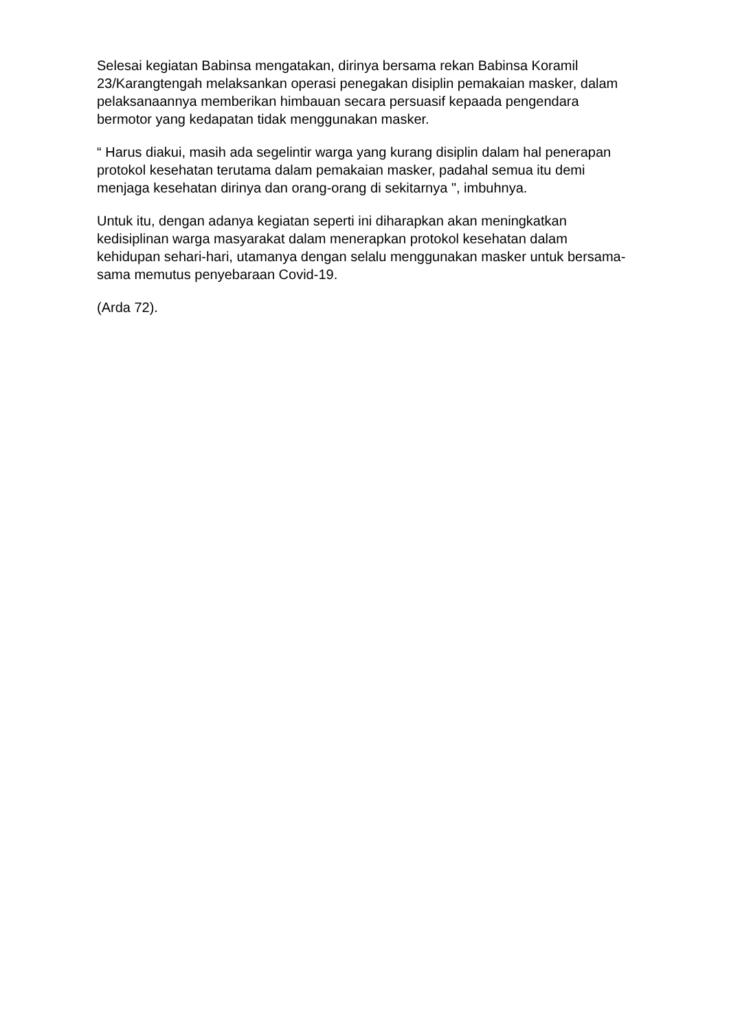Selesai kegiatan Babinsa mengatakan, dirinya bersama rekan Babinsa Koramil 23/Karangtengah melaksankan operasi penegakan disiplin pemakaian masker, dalam pelaksanaannya memberikan himbauan secara persuasif kepaada pengendara bermotor yang kedapatan tidak menggunakan masker.
“ Harus diakui, masih ada segelintir warga yang kurang disiplin dalam hal penerapan protokol kesehatan terutama dalam pemakaian masker, padahal semua itu demi menjaga kesehatan dirinya dan orang-orang di sekitarnya ", imbuhnya.
Untuk itu, dengan adanya kegiatan seperti ini diharapkan akan meningkatkan kedisiplinan warga masyarakat dalam menerapkan protokol kesehatan dalam kehidupan sehari-hari, utamanya dengan selalu menggunakan masker untuk bersama-sama memutus penyebaraan Covid-19.
(Arda 72).